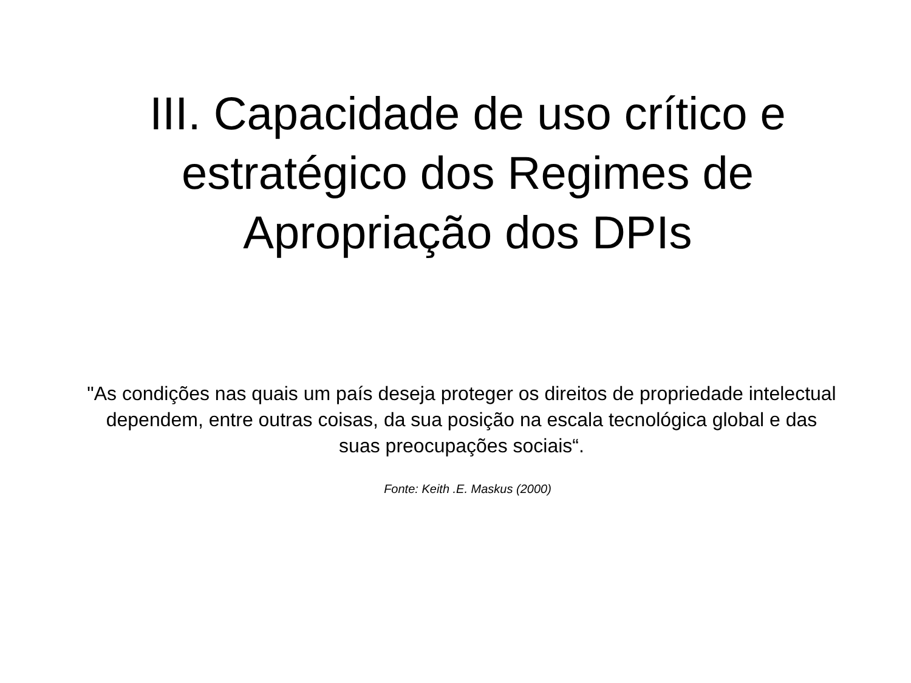III. Capacidade de uso crítico e
estratégico dos Regimes de
Apropriação dos DPIs
"As condições nas quais um país deseja proteger os direitos de propriedade intelectual dependem, entre outras coisas, da sua posição na escala tecnológica global e das suas preocupações sociais“.
Fonte: Keith .E. Maskus (2000)